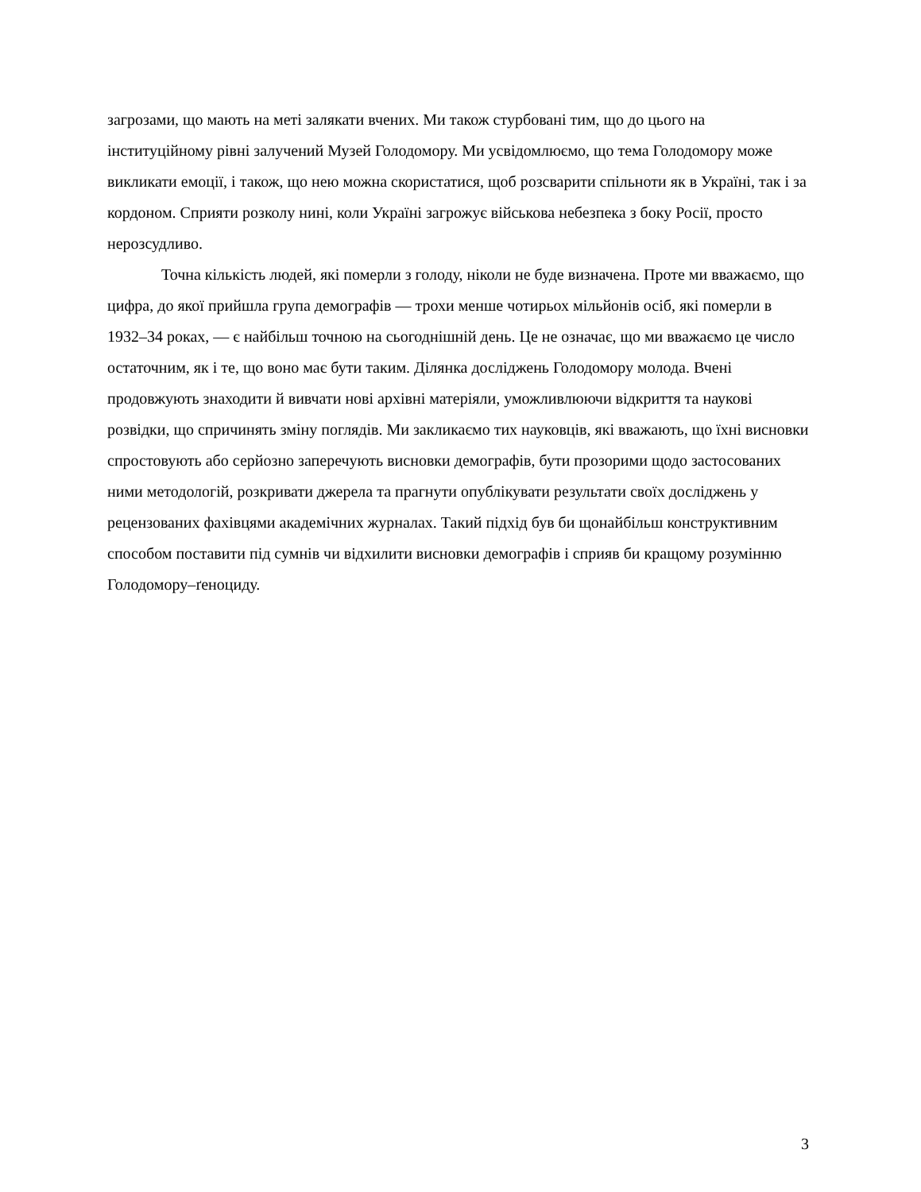загрозами, що мають на меті залякати вчених. Ми також стурбовані тим, що до цього на інституційному рівні залучений Музей Голодомору. Ми усвідомлюємо, що тема Голодомору може викликати емоції, і також, що нею можна скористатися, щоб розсварити спільноти як в Україні, так і за кордоном. Сприяти розколу нині, коли Україні загрожує військова небезпека з боку Росії, просто нерозсудливо.
Точна кількість людей, які померли з голоду, ніколи не буде визначена. Проте ми вважаємо, що цифра, до якої прийшла група демографів — трохи менше чотирьох мільйонів осіб, які померли в 1932–34 роках, — є найбільш точною на сьогоднішній день. Це не означає, що ми вважаємо це число остаточним, як і те, що воно має бути таким. Ділянка досліджень Голодомору молода. Вчені продовжують знаходити й вивчати нові архівні матеріяли, уможливлюючи відкриття та наукові розвідки, що спричинять зміну поглядів. Ми закликаємо тих науковців, які вважають, що їхні висновки спростовують або серйозно заперечують висновки демографів, бути прозорими щодо застосованих ними методологій, розкривати джерела та прагнути опублікувати результати своїх досліджень у рецензованих фахівцями академічних журналах. Такий підхід був би щонайбільш конструктивним способом поставити під сумнів чи відхилити висновки демографів і сприяв би кращому розумінню Голодомору–ґеноциду.
3